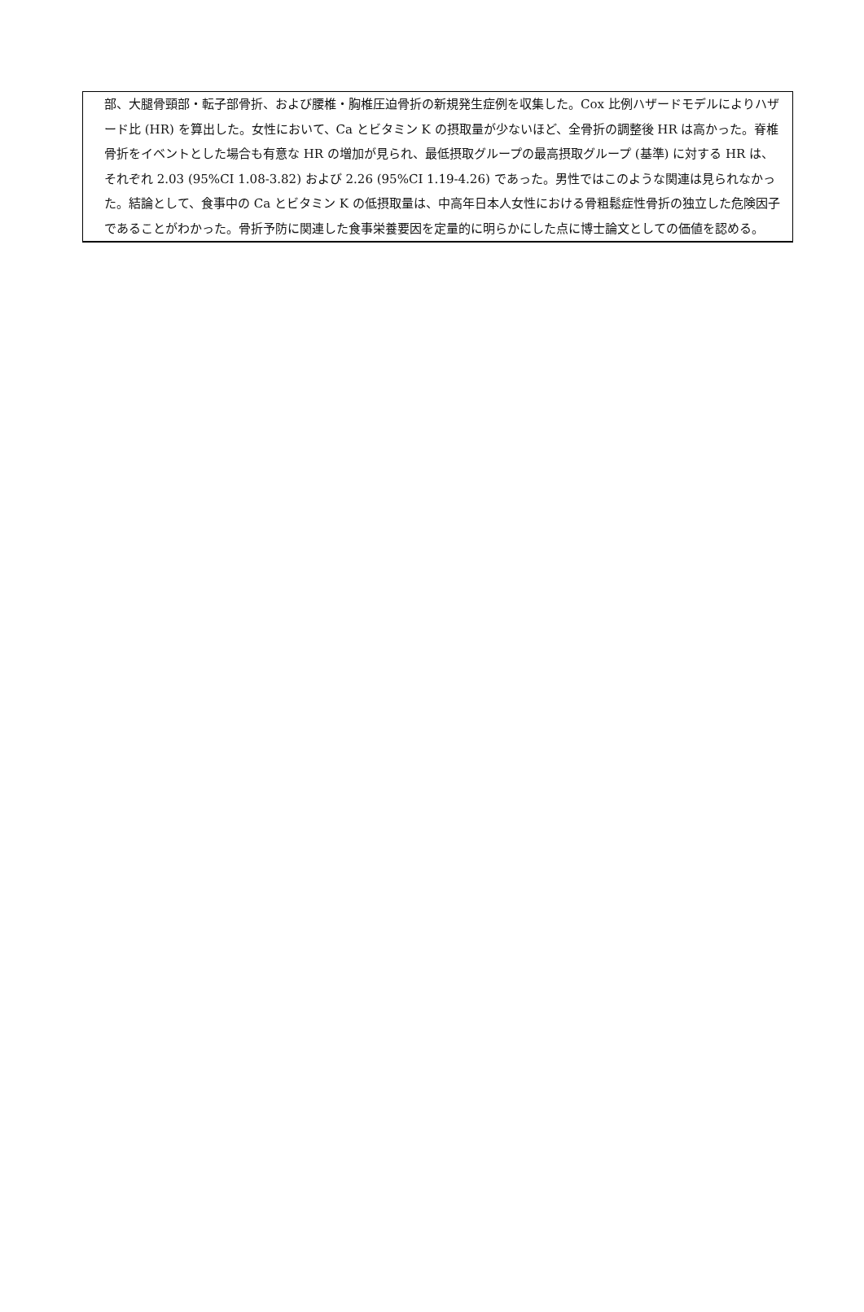部、大腿骨頸部・転子部骨折、および腰椎・胸椎圧迫骨折の新規発生症例を収集した。Cox 比例ハザードモデルによりハザード比 (HR) を算出した。女性において、Ca とビタミン K の摂取量が少ないほど、全骨折の調整後 HR は高かった。脊椎骨折をイベントとした場合も有意な HR の増加が見られ、最低摂取グループの最高摂取グループ (基準) に対する HR は、それぞれ 2.03 (95%CI 1.08-3.82) および 2.26 (95%CI 1.19-4.26) であった。男性ではこのような関連は見られなかった。結論として、食事中の Ca とビタミン K の低摂取量は、中高年日本人女性における骨粗鬆症性骨折の独立した危険因子であることがわかった。骨折予防に関連した食事栄養要因を定量的に明らかにした点に博士論文としての価値を認める。